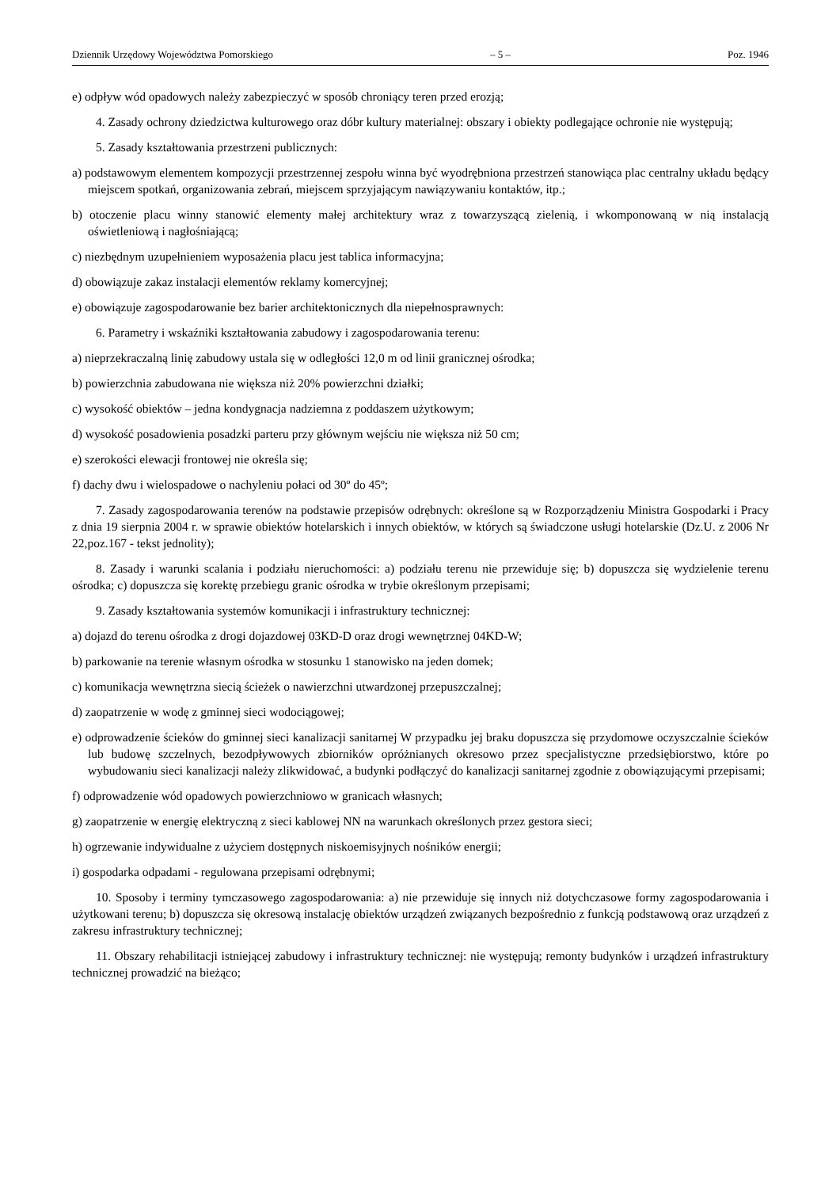Dziennik Urzędowy Województwa Pomorskiego – 5 – Poz. 1946
e) odpływ wód opadowych należy zabezpieczyć w sposób chroniący teren przed erozją;
4. Zasady ochrony dziedzictwa kulturowego oraz dóbr kultury materialnej: obszary i obiekty podlegające ochronie nie występują;
5. Zasady kształtowania przestrzeni publicznych:
a) podstawowym elementem kompozycji przestrzennej zespołu winna być wyodrębniona przestrzeń stanowiąca plac centralny układu będący miejscem spotkań, organizowania zebrań, miejscem sprzyjającym nawiązywaniu kontaktów, itp.;
b) otoczenie placu winny stanowić elementy małej architektury wraz z towarzyszącą zielenią, i wkomponowaną w nią instalacją oświetleniową i nagłośniającą;
c) niezbędnym uzupełnieniem wyposażenia placu jest tablica informacyjna;
d) obowiązuje zakaz instalacji elementów reklamy komercyjnej;
e) obowiązuje zagospodarowanie bez barier architektonicznych dla niepełnosprawnych:
6. Parametry i wskaźniki kształtowania zabudowy i zagospodarowania terenu:
a) nieprzekraczalną linię zabudowy ustala się w odległości 12,0 m od linii granicznej ośrodka;
b) powierzchnia zabudowana nie większa niż 20% powierzchni działki;
c) wysokość obiektów – jedna kondygnacja nadziemna z poddaszem użytkowym;
d) wysokość posadowienia posadzki parteru przy głównym wejściu nie większa niż 50 cm;
e) szerokości elewacji frontowej nie określa się;
f) dachy dwu i wielospadowe o nachyleniu połaci od 30º do 45º;
7. Zasady zagospodarowania terenów na podstawie przepisów odrębnych: określone są w Rozporządzeniu Ministra Gospodarki i Pracy z dnia 19 sierpnia 2004 r. w sprawie obiektów hotelarskich i innych obiektów, w których są świadczone usługi hotelarskie (Dz.U. z 2006 Nr 22,poz.167 - tekst jednolity);
8. Zasady i warunki scalania i podziału nieruchomości: a) podziału terenu nie przewiduje się; b) dopuszcza się wydzielenie terenu ośrodka; c) dopuszcza się korektę przebiegu granic ośrodka w trybie określonym przepisami;
9. Zasady kształtowania systemów komunikacji i infrastruktury technicznej:
a) dojazd do terenu ośrodka z drogi dojazdowej 03KD-D oraz drogi wewnętrznej 04KD-W;
b) parkowanie na terenie własnym ośrodka w stosunku 1 stanowisko na jeden domek;
c) komunikacja wewnętrzna siecią ścieżek o nawierzchni utwardzonej przepuszczalnej;
d) zaopatrzenie w wodę z gminnej sieci wodociągowej;
e) odprowadzenie ścieków do gminnej sieci kanalizacji sanitarnej W przypadku jej braku dopuszcza się przydomowe oczyszczalnie ścieków lub budowę szczelnych, bezodpływowych zbiorników opróżnianych okresowo przez specjalistyczne przedsiębiorstwo, które po wybudowaniu sieci kanalizacji należy zlikwidować, a budynki podłączyć do kanalizacji sanitarnej zgodnie z obowiązującymi przepisami;
f) odprowadzenie wód opadowych powierzchniowo w granicach własnych;
g) zaopatrzenie w energię elektryczną z sieci kablowej NN na warunkach określonych przez gestora sieci;
h) ogrzewanie indywidualne z użyciem dostępnych niskoemisyjnych nośników energii;
i) gospodarka odpadami - regulowana przepisami odrębnymi;
10. Sposoby i terminy tymczasowego zagospodarowania: a) nie przewiduje się innych niż dotychczasowe formy zagospodarowania i użytkowani terenu; b) dopuszcza się okresową instalację obiektów urządzeń związanych bezpośrednio z funkcją podstawową oraz urządzeń z zakresu infrastruktury technicznej;
11. Obszary rehabilitacji istniejącej zabudowy i infrastruktury technicznej: nie występują; remonty budynków i urządzeń infrastruktury technicznej prowadzić na bieżąco;